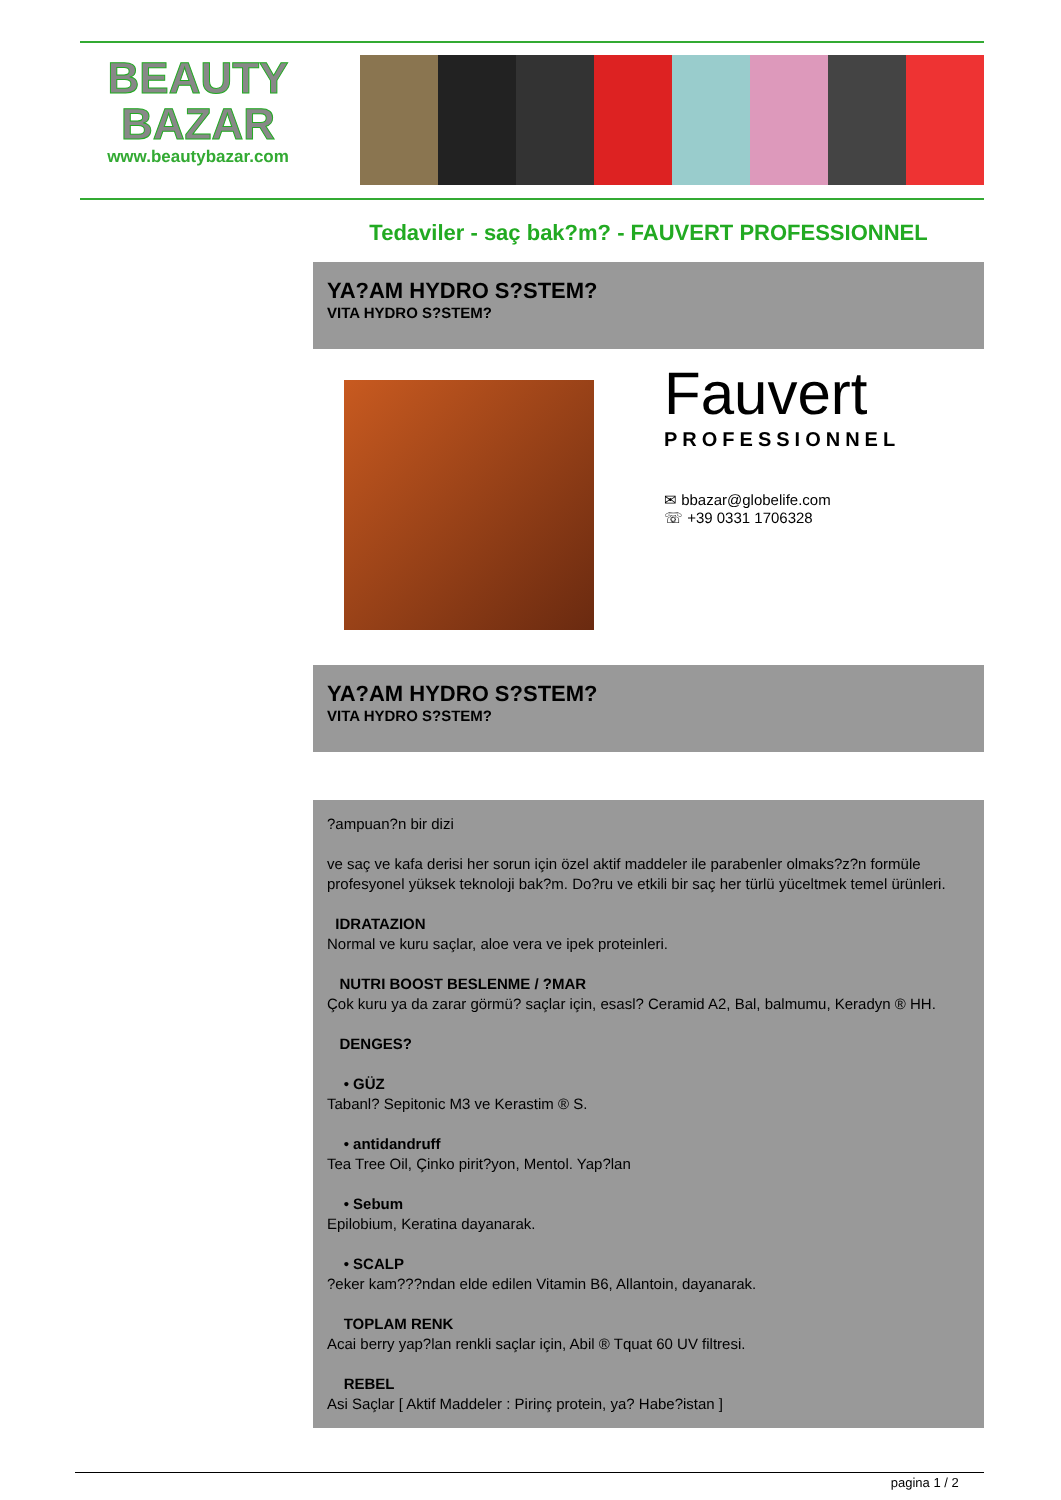BEAUTY
BAZAR
www.beautybazar.com
Tedaviler - saç bak?m? - FAUVERT PROFESSIONNEL
YA?AM HYDRO S?STEM?
VITA HYDRO S?STEM?
Fauvert
PROFESSIONNEL
✉ bbazar@globelife.com
☏ +39 0331 1706328
YA?AM HYDRO S?STEM?
VITA HYDRO S?STEM?
?ampuan?n bir dizi
ve saç ve kafa derisi her sorun için özel aktif maddeler ile parabenler olmaks?z?n formüle profesyonel yüksek teknoloji bak?m. Do?ru ve etkili bir saç her türlü yüceltmek temel ürünleri.
IDRATAZION
Normal ve kuru saçlar, aloe vera ve ipek proteinleri.
NUTRI BOOST BESLENME / ?MAR
Çok kuru ya da zarar görmü? saçlar için, esasl? Ceramid A2, Bal, balmumu, Keradyn ® HH.
DENGES?
• GÜZ
Tabanl? Sepitonic M3 ve Kerastim ® S.
• antidandruff
Tea Tree Oil, Çinko pirit?yon, Mentol. Yap?lan
• Sebum
Epilobium, Keratina dayanarak.
• SCALP?eker kam???ndan elde edilen Vitamin B6, Allantoin, dayanarak.
TOPLAM RENK
Acai berry yap?lan renkli saçlar için, Abil ® Tquat 60 UV filtresi.
REBEL
Asi Saçlar [ Aktif Maddeler : Pirinç protein, ya? Habe?istan ]
pagina 1 / 2